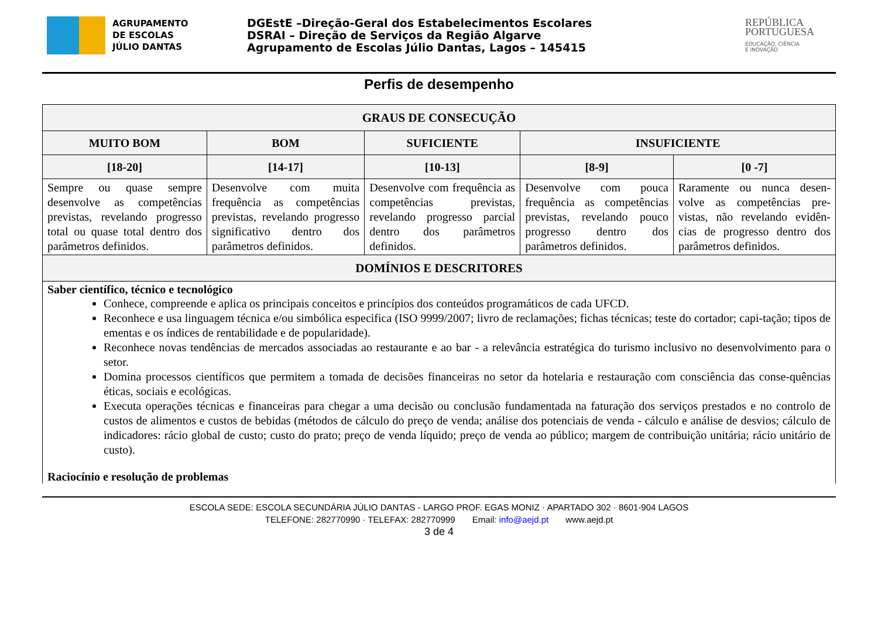AGRUPAMENTO
DE ESCOLAS
JÚLIO DANTAS
DGEstE –Direção-Geral dos Estabelecimentos Escolares
DSRAI – Direção de Serviços da Região Algarve
Agrupamento de Escolas Júlio Dantas, Lagos – 145415
REPÚBLICA
PORTUGUESA
EDUCAÇÃO, CIÊNCIA
E INOVAÇÃO
Perfis de desempenho
| GRAUS DE CONSECUÇÃO | | | | |
| --- | --- | --- | --- | --- |
| MUITO BOM | BOM | SUFICIENTE | INSUFICIENTE | |
| [18-20] | [14-17] | [10-13] | [8-9] | [0 -7] |
| Sempre ou quase sempre desenvolve as competências previstas, revelando progresso total ou quase total dentro dos parâmetros definidos. | Desenvolve com muita frequência as competências previstas, revelando progresso significativo dentro dos parâmetros definidos. | Desenvolve com frequência as competências previstas, revelando progresso parcial dentro dos parâmetros definidos. | Desenvolve com pouca frequência as competências previstas, revelando pouco progresso dentro dos parâmetros definidos. | Raramente ou nunca desen-volve as competências pre-vistas, não revelando evidên-cias de progresso dentro dos parâmetros definidos. |
| DOMÍNIOS E DESCRITORES | | | | |
| Saber científico, técnico e tecnológico Conhece, compreende e aplica os principais conceitos e princípios dos conteúdos programáticos de cada UFCD. Reconhece e usa linguagem técnica e/ou simbólica especifica (ISO 9999/2007; livro de reclamações; fichas técnicas; teste do cortador; capi-tação; tipos de ementas e os índices de rentabilidade e de popularidade). Reconhece novas tendências de mercados associadas ao restaurante e ao bar - a relevância estratégica do turismo inclusivo no desenvolvimento para o setor. Domina processos científicos que permitem a tomada de decisões financeiras no setor da hotelaria e restauração com consciência das conse-quências éticas, sociais e ecológicas. Executa operações técnicas e financeiras para chegar a uma decisão ou conclusão fundamentada na faturação dos serviços prestados e no controlo de custos de alimentos e custos de bebidas (métodos de cálculo do preço de venda; análise dos potenciais de venda - cálculo e análise de desvios; cálculo de indicadores: rácio global de custo; custo do prato; preço de venda líquido; preço de venda ao público; margem de contribuição unitária; rácio unitário de custo). Raciocínio e resolução de problemas | | | | |
ESCOLA SEDE: ESCOLA SECUNDÁRIA JÚLIO DANTAS - LARGO PROF. EGAS MONIZ · APARTADO 302 · 8601-904 LAGOS
TELEFONE: 282770990 · TELEFAX: 282770999 Email: info@aejd.pt www.aejd.pt
3 de 4